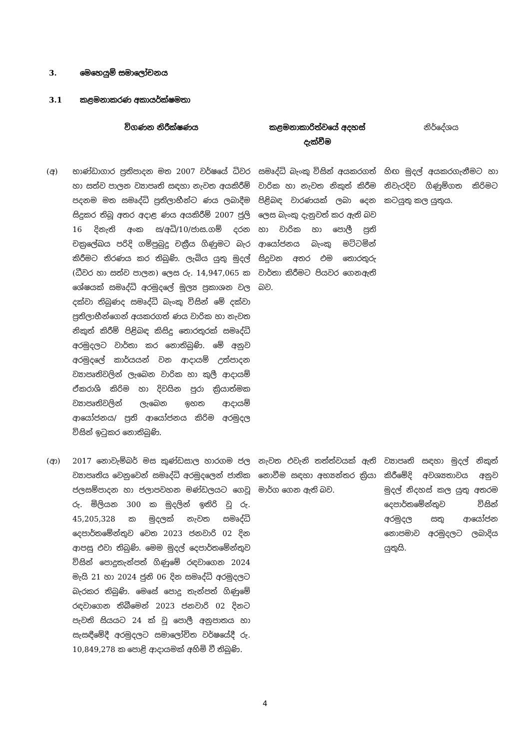3. මෙහෙයුම් සමාලෝචනය
3.1 කළමනාකරණ අකායර්ක්ෂමතා
| | විගණන නිරීක්ෂණය | කළමනාකාරිත්වයේ අදහස් දැක්වීම | නිර්දේශය |
| --- | --- | --- | --- |
| (අ) | භාණ්ඩාගාර ප්‍රතිපාදන මත 2007 වර්ෂයේ ධිවර හා සත්ව පාලන ව්‍යාපෘති සඳහා නැවත අයකිරීම් පදනම මත සමෘද්ධි ප්‍රතිලාභීන්ට ණය ලබාදීම සිදුකර තිබූ අතර අදාළ ණය අයකිරීම් 2007 ජුලි 16 දිනැති අංක ස/අධි/10/ජාස.ගම් දරන චක්‍රලේඛය පරිදි ගම්පුබුදු චක්‍රීය ගිණුමට බැර කිරීමට තිරණය කර තිබුණි. ලැබිය යුතු මුදල් (ධීවර හා සත්ව පාලන) ලෙස රු. 14,947,065 ක ශේෂයක් සමෘද්ධි අරමුදලේ මූල්‍ය ප්‍රකාශන වල දක්වා තිබුණද සමෘද්ධි බැංකු විසින් මේ දක්වා ප්‍රතිලාභීන්ගෙන් අයකරගත් ණය වාරික හා නැවත නිකුත් කිරීම් පිළිබඳ කිසිදු තොරතුරක් සමෘද්ධි අරමුදලට වාර්තා කර නොතිබුණි. මේ අනුව අරමුදලේ කාර්යයන් වන ආදායම් උත්පාදන ව්‍යාපෘතිවලින් ලැබෙන වාරික හා කුලී ආදායම් ඒකරාශි කිරිම හා දිවයින පුරා ක්‍රියාත්මක ව්‍යාපෘතිවලින් ලැබෙන ඉහත ආදායම් ආයෝජනය/ ප්‍රති ආයෝජනය කිරිම අරමුදල විසින් ඉටුකර නොතිබුණි. | සමෘද්ධි බැංකු විසින් අයකරගත් වාරික හා නැවත නිකුත් කිරීම පිළිබඳ වාරණයක් ලබා දෙන ලෙස බැංකු දැනුවත් කර ඇති බව හා වාරික හා පොලී ප්‍රති ආයෝජනය බැංකු මට්ටමින් සිදුවන අතර එම තොරතුරු වාර්තා කිරීමට පියවර ගෙනඇති බව. | හිඟ මුදල් අයකරගැනීමට හා නිවැරදිව ගිණුම්ගත කිරිමට කටයුතු කල යුතුය. |
| (ආ) | 2017 නොවැම්බර් මස කුණ්ඩසාල හාරගම ජල ව්‍යාපෘතිය වෙනුවෙන් සමෘද්ධි අරමුදලෙන් ජාතික ජලසම්පාදන හා ජලාපවහන මණ්ඩලයට ගෙවූ රු. මිලියන 300 ක මුදලින් ඉතිරි වූ රු. 45,205,328 ක මුදලක් නැවත සමෘද්ධි දෙපාර්තමේන්තුව වෙත 2023 ජනවාරි 02 දින ආපසු එවා තිබුණි. මෙම මුදල් දෙපාර්තමේන්තුව විසින් පොදුතැන්පත් ගිණුමේ රඳවාගෙන 2024 මැයි 21 හා 2024 ජුනි 06 දින සමෘද්ධි අරමුදලට බැරකර තිබුණි. මෙසේ පොදු තැන්පත් ගිණුමේ රඳවාගෙන තිබීමෙන් 2023 ජනවාරි 02 දිනට පැවති සියයට 24 ක් වූ පොලී අනුපාතය හා සැසඳීමේදී අරමුදලට සමාලෝචිත වර්ෂයේදී රු. 10,849,278 ක පොළි ආදායමක් අහිමි වී තිබුණි. | නැවත එවැනි තත්ත්වයක් ඇති නොවීම සඳහා අභ්‍යන්තර ක්‍රියා මාර්ග ගෙන ඇති බව. | ව්‍යාපෘති සඳහා මුදල් නිකුත් කිරීමේදි අවශ්‍යතාවය අනුව මුදල් නිදහස් කල යුතු අතරම දෙපාර්තමේන්තුව විසින් අරමුදල සතු ආයෝජන නොපමාව අරමුදලට ලබාදිය යුතුයි. |
4